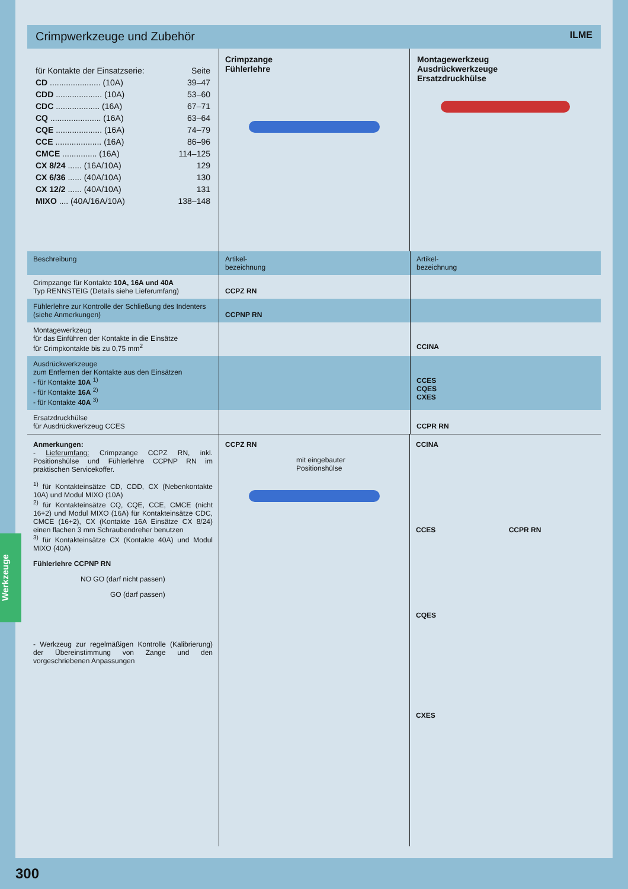Crimpwerkzeuge und Zubehör ILME
| für Kontakte der Einsatzserie: | Seite |
| CD ...................... (10A) | 39–47 |
| CDD .................... (10A) | 53–60 |
| CDC ................... (16A) | 67–71 |
| CQ ...................... (16A) | 63–64 |
| CQE .................... (16A) | 74–79 |
| CCE .................... (16A) | 86–96 |
| CMCE ............... (16A) | 114–125 |
| CX 8/24 ...... (16A/10A) | 129 |
| CX 6/36 ...... (40A/10A) | 130 |
| CX 12/2 ...... (40A/10A) | 131 |
| MIXO .... (40A/16A/10A) | 138–148 |
Crimpzange
Fühlerlehre
Montagewerkzeug
Ausdrückwerkzeuge
Ersatzdruckhülse
| Beschreibung | Artikel- bezeichnung | Artikel- bezeichnung |
| --- | --- | --- |
| Crimpzange für Kontakte 10A, 16A und 40A Typ RENNSTEIG (Details siehe Lieferumfang) | CCPZ RN | |
| Fühlerlehre zur Kontrolle der Schließung des Indenters (siehe Anmerkungen) | CCPNP RN | |
| Montagewerkzeug für das Einführen der Kontakte in die Einsätze für Crimpkontakte bis zu 0,75 mm<sup>2</sup> | | CCINA |
| Ausdrückwerkzeuge zum Entfernen der Kontakte aus den Einsätzen - für Kontakte 10A <sup>1)</sup> - für Kontakte 16A <sup>2)</sup> - für Kontakte 40A <sup>3)</sup> | | CCES CQES CXES |
| Ersatzdruckhülse für Ausdrückwerkzeug CCES | | CCPR RN |
Anmerkungen:
- Lieferumfang: Crimpzange CCPZ RN, inkl. Positionshülse und Fühlerlehre CCPNP RN im praktischen Servicekoffer.
<sup>1)</sup> für Kontakteinsätze CD, CDD, CX (Nebenkontakte 10A) und Modul MIXO (10A)
<sup>2)</sup> für Kontakteinsätze CQ, CQE, CCE, CMCE (nicht 16+2) und Modul MIXO (16A) für Kontakteinsätze CDC, CMCE (16+2), CX (Kontakte 16A Einsätze CX 8/24) einen flachen 3 mm Schraubendreher benutzen
<sup>3)</sup> für Kontakteinsätze CX (Kontakte 40A) und Modul MIXO (40A)
Fühlerlehre CCPNP RN
NO GO (darf nicht passen)
GO (darf passen)
- Werkzeug zur regelmäßigen Kontrolle (Kalibrierung) der Übereinstimmung von Zange und den vorgeschriebenen Anpassungen
CCPZ RN
mit eingebauter
Positionshülse
CCINA
CCES CCPR RN
CQES
CXES
Werkzeuge
300